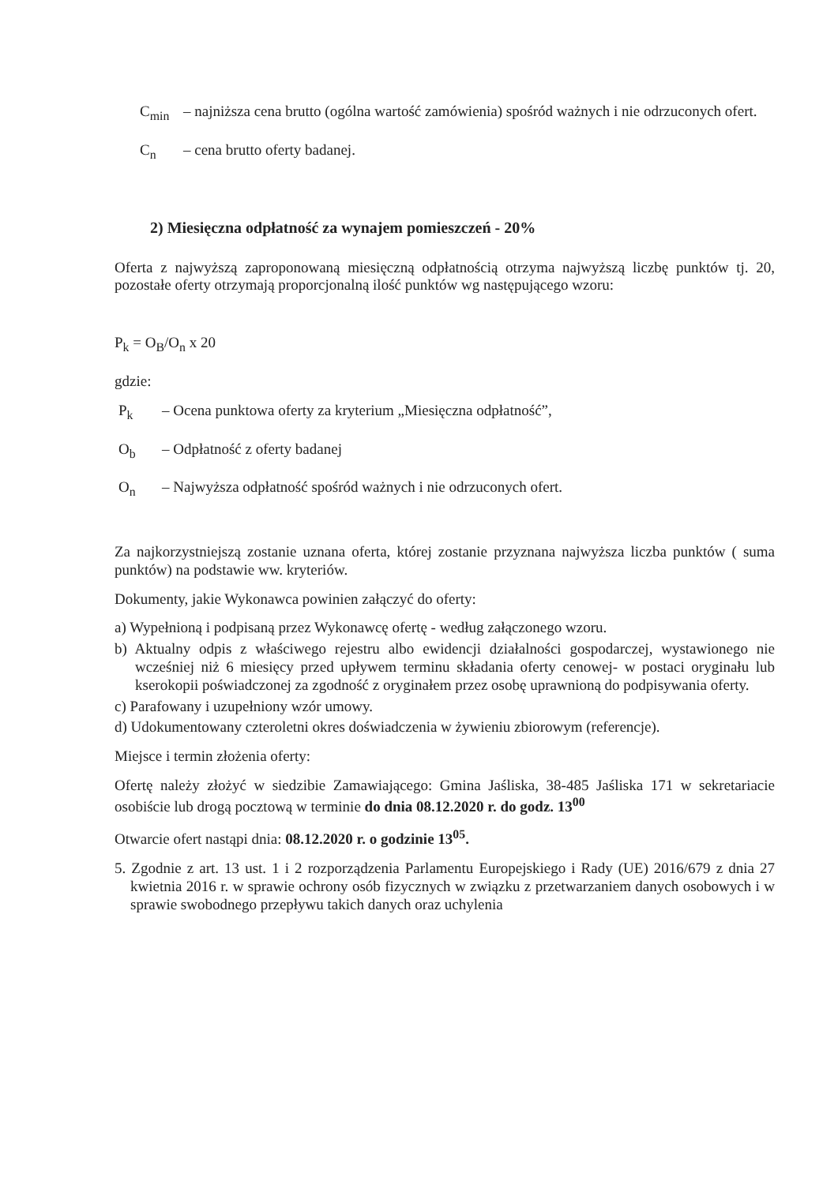C<sub>min</sub> – najniższa cena brutto (ogólna wartość zamówienia) spośród ważnych i nie odrzuconych ofert.
C<sub>n</sub> – cena brutto oferty badanej.
2) Miesięczna odpłatność za wynajem pomieszczeń - 20%
Oferta z najwyższą zaproponowaną miesięczną odpłatnością otrzyma najwyższą liczbę punktów tj. 20, pozostałe oferty otrzymają proporcjonalną ilość punktów wg następującego wzoru:
P<sub>k</sub> = O<sub>B</sub>/O<sub>n</sub> x 20
gdzie:
P<sub>k</sub> – Ocena punktowa oferty za kryterium „Miesięczna odpłatność”,
O<sub>b</sub> – Odpłatność z oferty badanej
O<sub>n</sub> – Najwyższa odpłatność spośród ważnych i nie odrzuconych ofert.
Za najkorzystniejszą zostanie uznana oferta, której zostanie przyznana najwyższa liczba punktów ( suma punktów) na podstawie ww. kryteriów.
Dokumenty, jakie Wykonawca powinien załączyć do oferty:
a) Wypełnioną i podpisaną przez Wykonawcę ofertę - według załączonego wzoru.
b) Aktualny odpis z właściwego rejestru albo ewidencji działalności gospodarczej, wystawionego nie wcześniej niż 6 miesięcy przed upływem terminu składania oferty cenowej- w postaci oryginału lub kserokopii poświadczonej za zgodność z oryginałem przez osobę uprawnioną do podpisywania oferty.
c) Parafowany i uzupełniony wzór umowy.
d) Udokumentowany czteroletni okres doświadczenia w żywieniu zbiorowym (referencje).
Miejsce i termin złożenia oferty:
Ofertę należy złożyć w siedzibie Zamawiającego: Gmina Jaśliska, 38-485 Jaśliska 171 w sekretariacie osobiście lub drogą pocztową w terminie do dnia 08.12.2020 r. do godz. 13<sup>00</sup>
Otwarcie ofert nastąpi dnia: 08.12.2020 r. o godzinie 13<sup>05</sup>.
5. Zgodnie z art. 13 ust. 1 i 2 rozporządzenia Parlamentu Europejskiego i Rady (UE) 2016/679 z dnia 27 kwietnia 2016 r. w sprawie ochrony osób fizycznych w związku z przetwarzaniem danych osobowych i w sprawie swobodnego przepływu takich danych oraz uchylenia